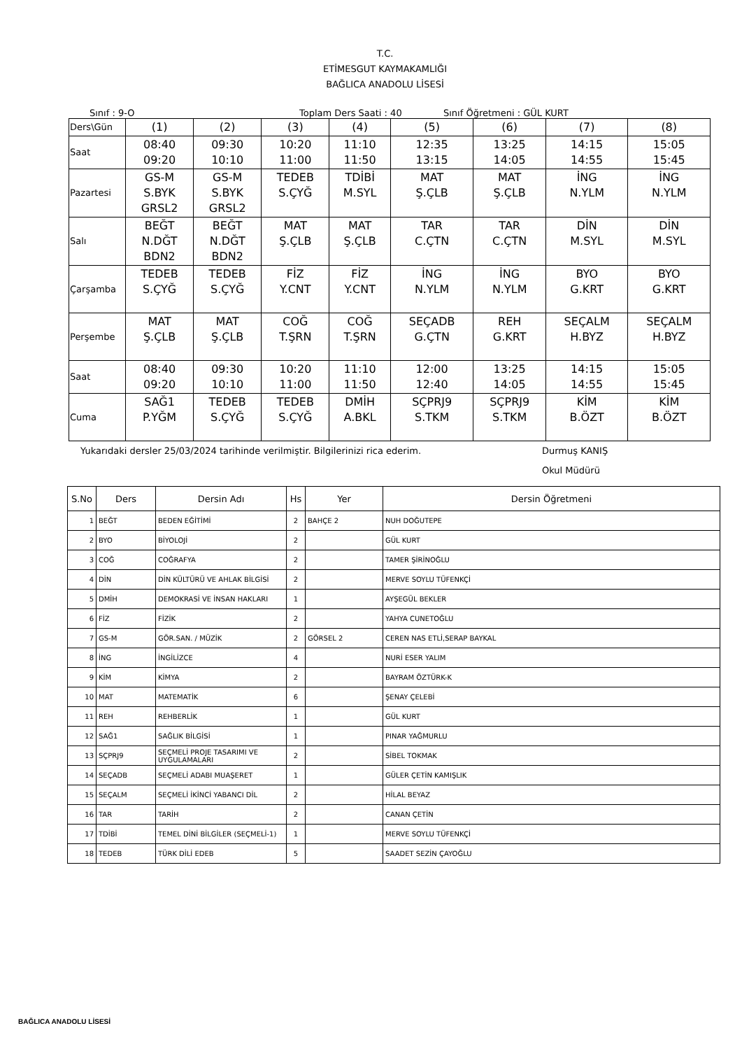T.C.
ETİMESGUT KAYMAKAMLIĞI
BAĞLICA ANADOLU LİSESİ
Sınıf : 9-O Toplam Ders Saati : 40 Sınıf Öğretmeni : GÜL KURT
| Ders\Gün | (1) | (2) | (3) | (4) | (5) | (6) | (7) | (8) |
| Saat | 08:40 09:20 | 09:30 10:10 | 10:20 11:00 | 11:10 11:50 | 12:35 13:15 | 13:25 14:05 | 14:15 14:55 | 15:05 15:45 |
| Pazartesi | GS-M S.BYK GRSL2 | GS-M S.BYK GRSL2 | TEDEB S.ÇYĞ | TDİBİ M.SYL | MAT Ş.ÇLB | MAT Ş.ÇLB | İNG N.YLM | İNG N.YLM |
| Salı | BEĞT N.DĞT BDN2 | BEĞT N.DĞT BDN2 | MAT Ş.ÇLB | MAT Ş.ÇLB | TAR C.ÇTN | TAR C.ÇTN | DİN M.SYL | DİN M.SYL |
| Çarşamba | TEDEB S.ÇYĞ | TEDEB S.ÇYĞ | FİZ Y.CNT | FİZ Y.CNT | İNG N.YLM | İNG N.YLM | BYO G.KRT | BYO G.KRT |
| Perşembe | MAT Ş.ÇLB | MAT Ş.ÇLB | COĞ T.ŞRN | COĞ T.ŞRN | SEÇADB G.ÇTN | REH G.KRT | SEÇALM H.BYZ | SEÇALM H.BYZ |
| Saat | 08:40 09:20 | 09:30 10:10 | 10:20 11:00 | 11:10 11:50 | 12:00 12:40 | 13:25 14:05 | 14:15 14:55 | 15:05 15:45 |
| Cuma | SAĞ1 P.YĞM | TEDEB S.ÇYĞ | TEDEB S.ÇYĞ | DMİH A.BKL | SÇPRJ9 S.TKM | SÇPRJ9 S.TKM | KİM B.ÖZT | KİM B.ÖZT |
Yukarıdaki dersler 25/03/2024 tarihinde verilmiştir. Bilgilerinizi rica ederim. Durmuş KANIŞ
Okul Müdürü
| S.No | Ders | Dersin Adı | Hs | Yer | Dersin Öğretmeni |
| --- | --- | --- | --- | --- | --- |
| 1 | BEĞT | BEDEN EĞİTİMİ | 2 | BAHÇE 2 | NUH DOĞUTEPE |
| 2 | BYO | BİYOLOJİ | 2 | | GÜL KURT |
| 3 | COĞ | COĞRAFYA | 2 | | TAMER ŞİRİNOĞLU |
| 4 | DİN | DİN KÜLTÜRÜ VE AHLAK BİLGİSİ | 2 | | MERVE SOYLU TÜFENKÇİ |
| 5 | DMİH | DEMOKRASİ VE İNSAN HAKLARI | 1 | | AYŞEGÜL BEKLER |
| 6 | FİZ | FİZİK | 2 | | YAHYA CUNETOĞLU |
| 7 | GS-M | GÖR.SAN. / MÜZİK | 2 | GÖRSEL 2 | CEREN NAS ETLİ,SERAP BAYKAL |
| 8 | İNG | İNGİLİZCE | 4 | | NURİ ESER YALIM |
| 9 | KİM | KİMYA | 2 | | BAYRAM ÖZTÜRK-K |
| 10 | MAT | MATEMATİK | 6 | | ŞENAY ÇELEBİ |
| 11 | REH | REHBERLİK | 1 | | GÜL KURT |
| 12 | SAĞ1 | SAĞLIK BİLGİSİ | 1 | | PINAR YAĞMURLU |
| 13 | SÇPRJ9 | SEÇMELİ PROJE TASARIMI VE UYGULAMALARI | 2 | | SİBEL TOKMAK |
| 14 | SEÇADB | SEÇMELİ ADABI MUAŞERET | 1 | | GÜLER ÇETİN KAMIŞLIK |
| 15 | SEÇALM | SEÇMELİ İKİNCİ YABANCI DİL | 2 | | HİLAL BEYAZ |
| 16 | TAR | TARİH | 2 | | CANAN ÇETİN |
| 17 | TDİBİ | TEMEL DİNİ BİLGİLER (SEÇMELİ-1) | 1 | | MERVE SOYLU TÜFENKÇİ |
| 18 | TEDEB | TÜRK DİLİ EDEB | 5 | | SAADET SEZİN ÇAYOĞLU |
BAĞLICA ANADOLU LİSESİ